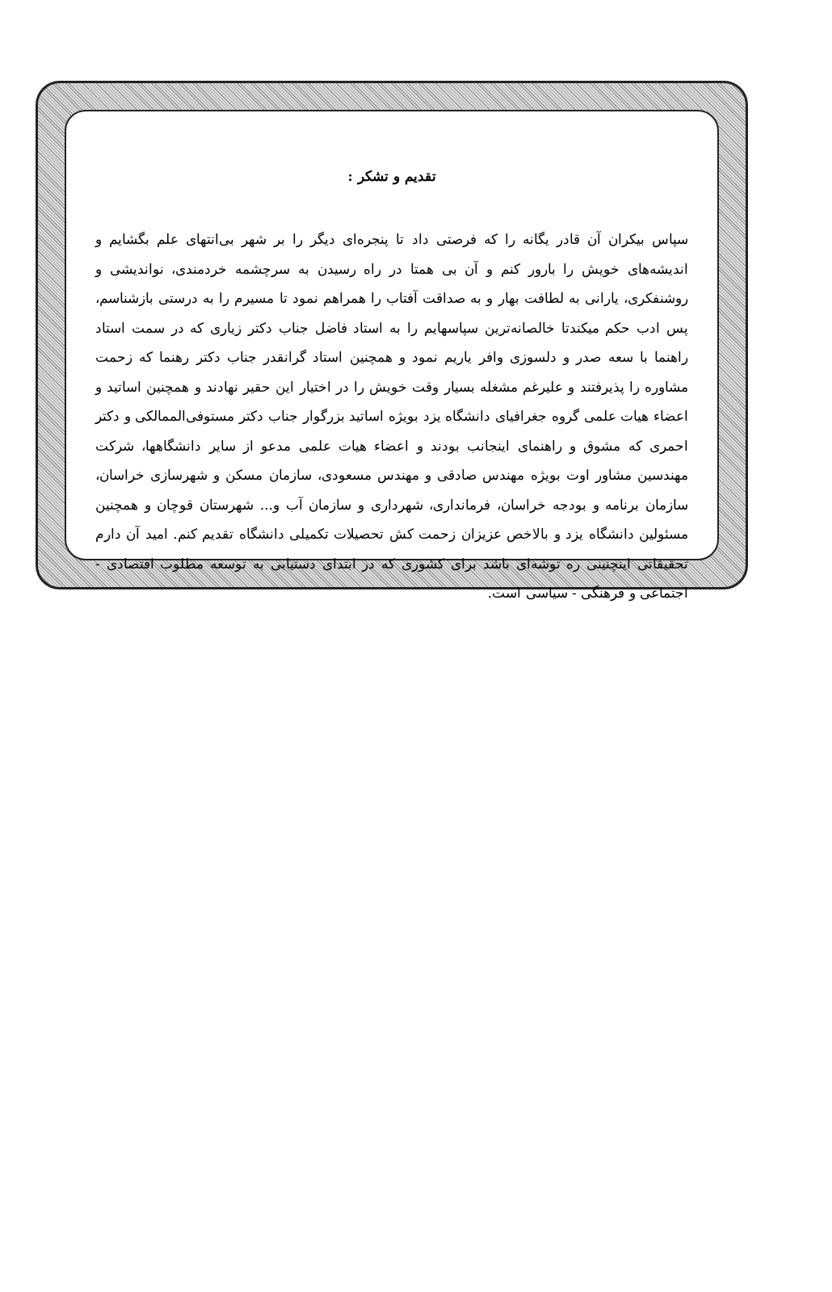تقدیم و تشکر :
سپاس بیکران آن قادر یگانه را که فرصتی داد تا پنجره‌ای دیگر را بر شهر بی‌انتهای علم بگشایم و اندیشه‌های خویش را بارور کنم و آن بی همتا در راه رسیدن به سرچشمه خردمندی، نواندیشی و روشنفکری، یارانی به لطافت بهار و به صداقت آفتاب را همراهم نمود تا مسیرم را به درستی بازشناسم، پس ادب حکم میکندتا خالصانه‌ترین سپاسهایم را به استاد فاضل جناب دکتر زیاری که در سمت استاد راهنما با سعه صدر و دلسوزی وافر یاریم نمود و همچنین استاد گرانقدر جناب دکتر رهنما که زحمت مشاوره را پذیرفتند و علیرغم مشغله بسیار وقت خویش را در اختیار این حقیر نهادند و همچنین اساتید و اعضاء هیات علمی گروه جغرافیای دانشگاه یزد بویژه اساتید بزرگوار جناب دکتر مستوفی‌الممالکی و دکتر احمری که مشوق و راهنمای اینجانب بودند و اعضاء هیات علمی مدعو از سایر دانشگاهها، شرکت مهندسین مشاور اوت بویژه مهندس صادقی و مهندس مسعودی، سازمان مسکن و شهرسازی خراسان، سازمان برنامه و بودجه خراسان، فرمانداری، شهرداری و سازمان آب و... شهرستان قوچان و همچنین مسئولین دانشگاه یزد و بالاخص عزیزان زحمت کش تحصیلات تکمیلی دانشگاه تقدیم کنم. امید آن دارم تحقیقاتی اینچنینی ره توشه‌ای باشد برای کشوری که در ابتدای دستیابی به توسعه مطلوب اقتصادی - اجتماعی و فرهنگی - سیاسی است.